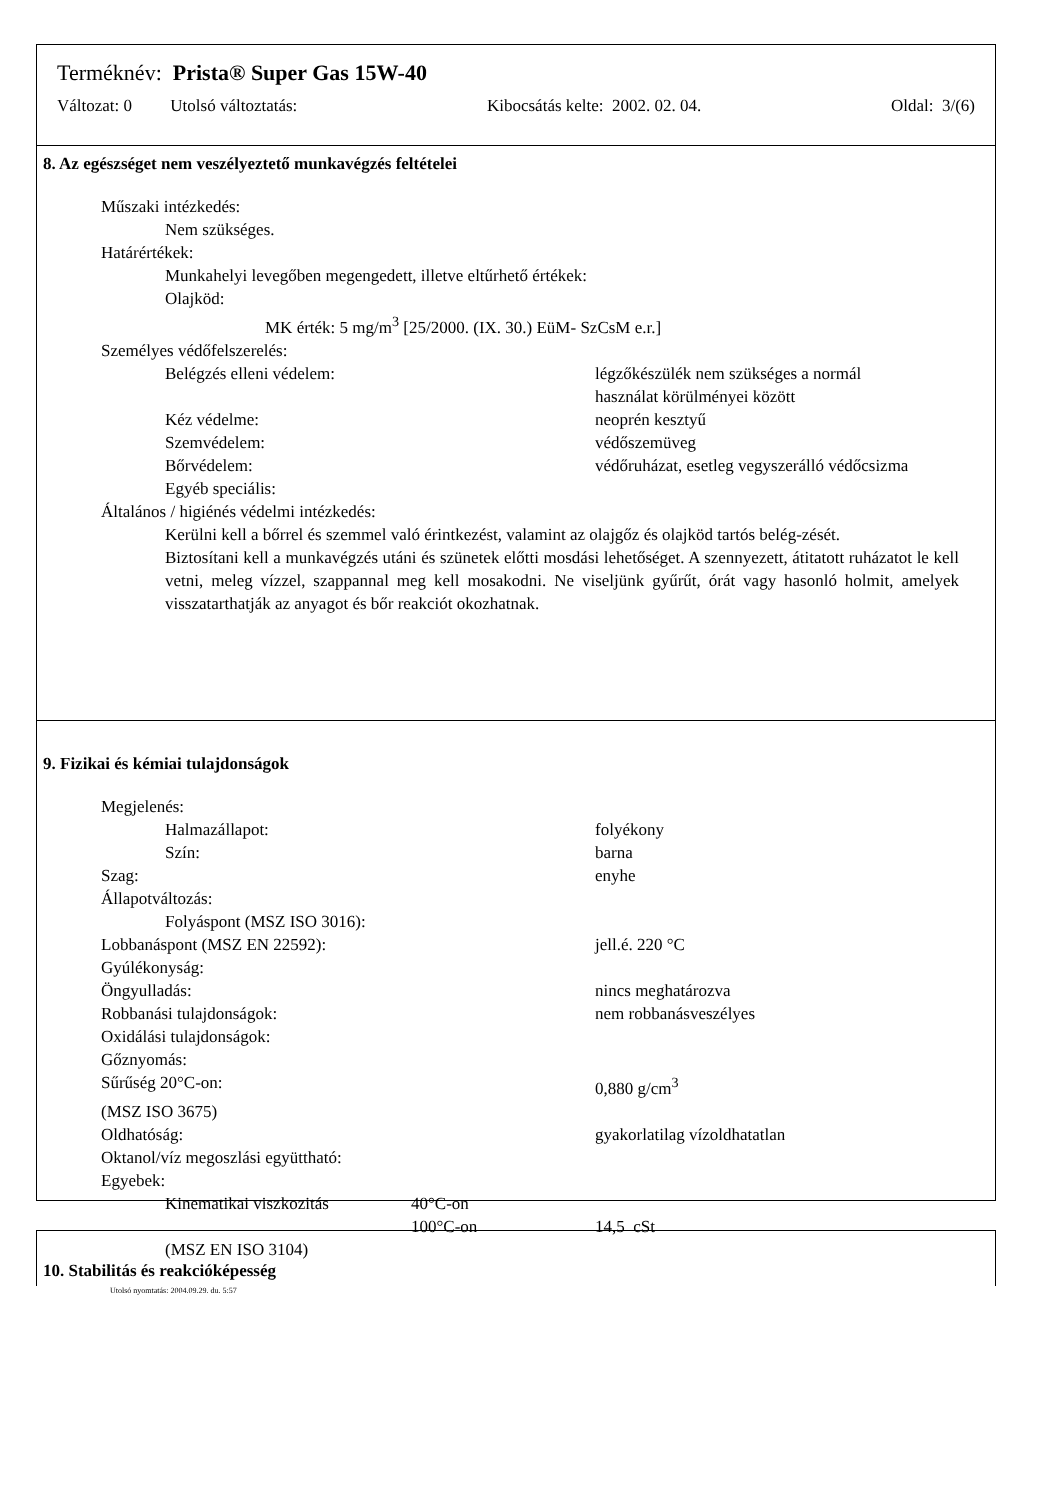Terméknév: Prista® Super Gas 15W-40
Változat: 0 Utolsó változtatás: Kibocsátás kelte: 2002. 02. 04. Oldal: 3/(6)
8. Az egészséget nem veszélyeztető munkavégzés feltételei
Műszaki intézkedés:
Nem szükséges.
Határértékek:
Munkahelyi levegőben megengedett, illetve eltűrhető értékek:
Olajköd:
MK érték: 5 mg/m<sup>3</sup> [25/2000. (IX. 30.) EüM- SzCsM e.r.]
Személyes védőfelszerelés:
Belégzés elleni védelem: légzőkészülék nem szükséges a normál
használat körülményei között
Kéz védelme: neoprén kesztyű
Szemvédelem: védőszemüveg
Bőrvédelem: védőruházat, esetleg vegyszerálló védőcsizma
Egyéb speciális:
Általános / higiénés védelmi intézkedés:
Kerülni kell a bőrrel és szemmel való érintkezést, valamint az olajgőz és olajköd tartós belég-zését.
Biztosítani kell a munkavégzés utáni és szünetek előtti mosdási lehetőséget. A szennyezett, átitatott ruházatot le kell vetni, meleg vízzel, szappannal meg kell mosakodni. Ne viseljünk gyűrűt, órát vagy hasonló holmit, amelyek visszatarthatják az anyagot és bőr reakciót okozhatnak.
9. Fizikai és kémiai tulajdonságok
Megjelenés:
Halmazállapot: folyékony
Szín: barna
Szag: enyhe
Állapotváltozás:
Folyáspont (MSZ ISO 3016):
Lobbanáspont (MSZ EN 22592): jell.é. 220 °C
Gyúlékonyság:
Öngyulladás: nincs meghatározva
Robbanási tulajdonságok: nem robbanásveszélyes
Oxidálási tulajdonságok:
Gőznyomás:
Sűrűség 20°C-on: 0,880 g/cm<sup>3</sup>
(MSZ ISO 3675)
Oldhatóság: gyakorlatilag vízoldhatatlan
Oktanol/víz megoszlási együttható:
Egyebek:
Kinematikai viszkozitás 40°C-on
100°C-on 14,5 cSt
(MSZ EN ISO 3104)
10. Stabilitás és reakcióképesség
Utolsó nyomtatás: 2004.09.29. du. 5:57